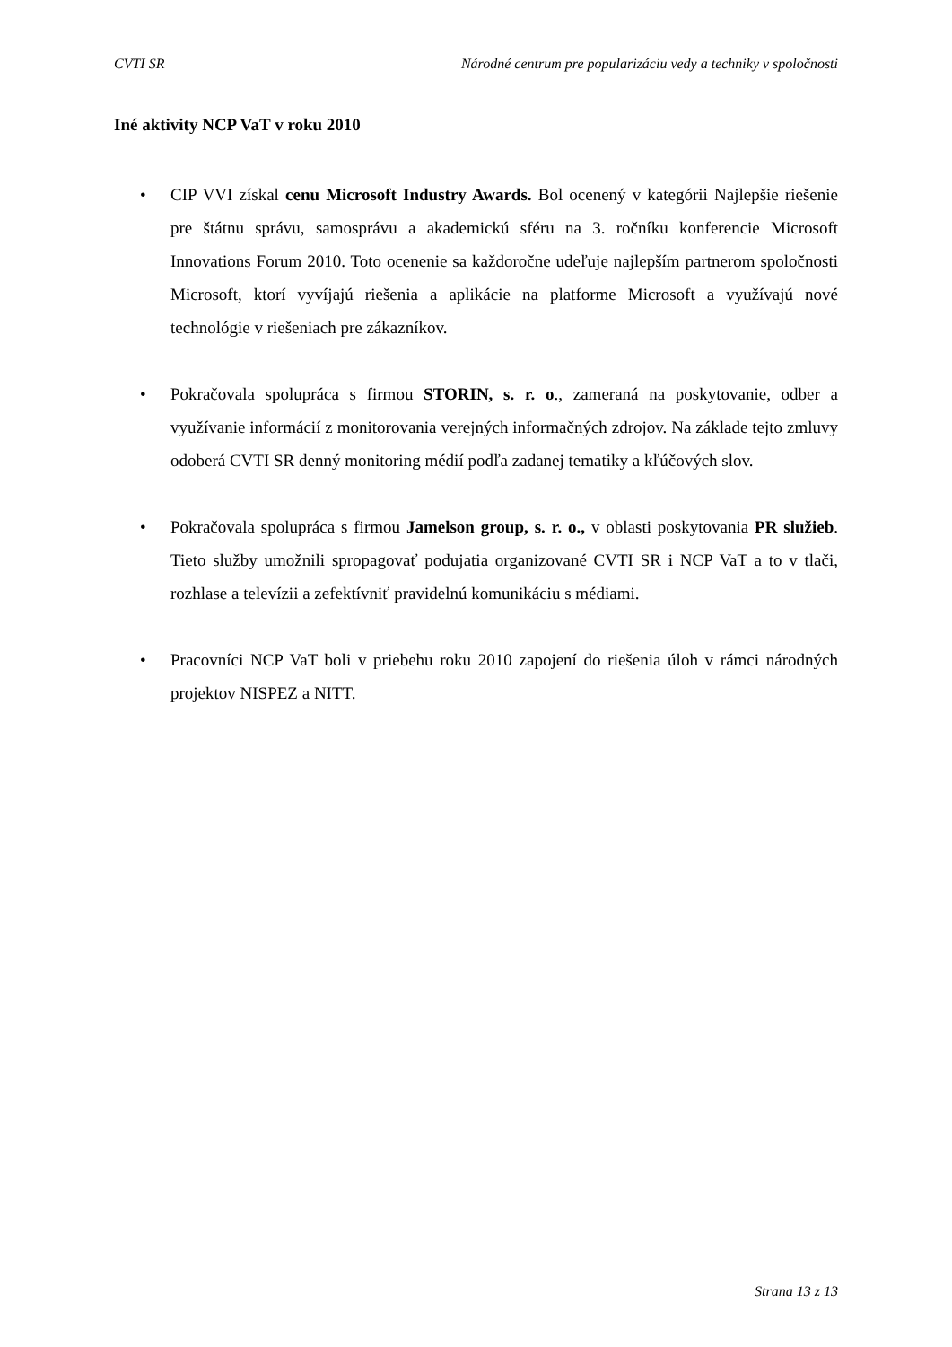CVTI SR Národné centrum pre popularizáciu vedy a techniky v spoločnosti
Iné aktivity NCP VaT v roku 2010
• CIP VVI získal cenu Microsoft Industry Awards. Bol ocenený v kategórii Najlepšie riešenie pre štátnu správu, samosprávu a akademickú sféru na 3. ročníku konferencie Microsoft Innovations Forum 2010. Toto ocenenie sa každoročne udeľuje najlepším partnerom spoločnosti Microsoft, ktorí vyvíjajú riešenia a aplikácie na platforme Microsoft a využívajú nové technológie v riešeniach pre zákazníkov.
• Pokračovala spolupráca s firmou STORIN, s. r. o., zameraná na poskytovanie, odber a využívanie informácií z monitorovania verejných informačných zdrojov. Na základe tejto zmluvy odoberá CVTI SR denný monitoring médií podľa zadanej tematiky a kľúčových slov.
• Pokračovala spolupráca s firmou Jamelson group, s. r. o., v oblasti poskytovania PR služieb. Tieto služby umožnili spropagovať podujatia organizované CVTI SR i NCP VaT a to v tlači, rozhlase a televízii a zefektívniť pravidelnú komunikáciu s médiami.
• Pracovníci NCP VaT boli v priebehu roku 2010 zapojení do riešenia úloh v rámci národných projektov NISPEZ a NITT.
Strana 13 z 13